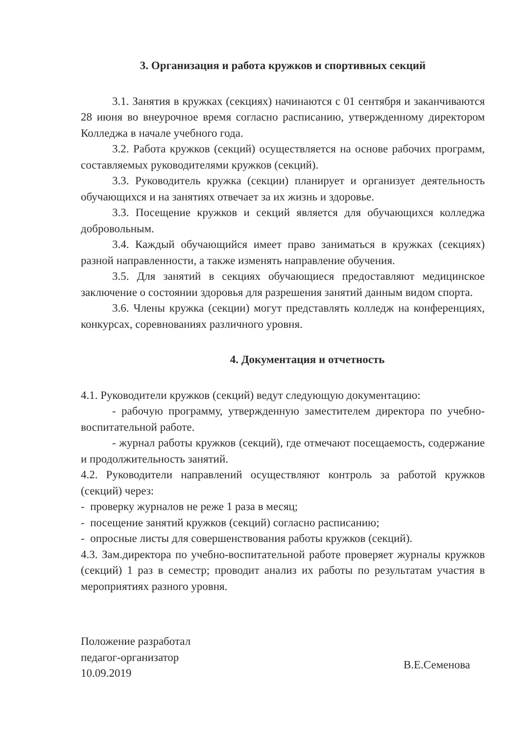3. Организация и работа кружков и спортивных секций
3.1. Занятия в кружках (секциях) начинаются с 01 сентября и заканчиваются 28 июня во внеурочное время согласно расписанию, утвержденному директором Колледжа в начале учебного года.
3.2. Работа кружков (секций) осуществляется на основе рабочих программ, составляемых руководителями кружков (секций).
3.3. Руководитель кружка (секции) планирует и организует деятельность обучающихся и на занятиях отвечает за их жизнь и здоровье.
3.3. Посещение кружков и секций является для обучающихся колледжа добровольным.
3.4. Каждый обучающийся имеет право заниматься в кружках (секциях) разной направленности, а также изменять направление обучения.
3.5. Для занятий в секциях обучающиеся предоставляют медицинское заключение о состоянии здоровья для разрешения занятий данным видом спорта.
3.6. Члены кружка (секции) могут представлять колледж на конференциях, конкурсах, соревнованиях различного уровня.
4. Документация и отчетность
4.1. Руководители кружков (секций) ведут следующую документацию:
- рабочую программу, утвержденную заместителем директора по учебно- воспитательной работе.
- журнал работы кружков (секций), где отмечают посещаемость, содержание и продолжительность занятий.
4.2. Руководители направлений осуществляют контроль за работой кружков (секций) через:
- проверку журналов не реже 1 раза в месяц;
- посещение занятий кружков (секций) согласно расписанию;
- опросные листы для совершенствования работы кружков (секций).
4.3. Зам.директора по учебно-воспитательной работе проверяет журналы кружков (секций) 1 раз в семестр; проводит анализ их работы по результатам участия в мероприятиях разного уровня.
Положение разработал
педагог-организатор
10.09.2019
В.Е.Семенова